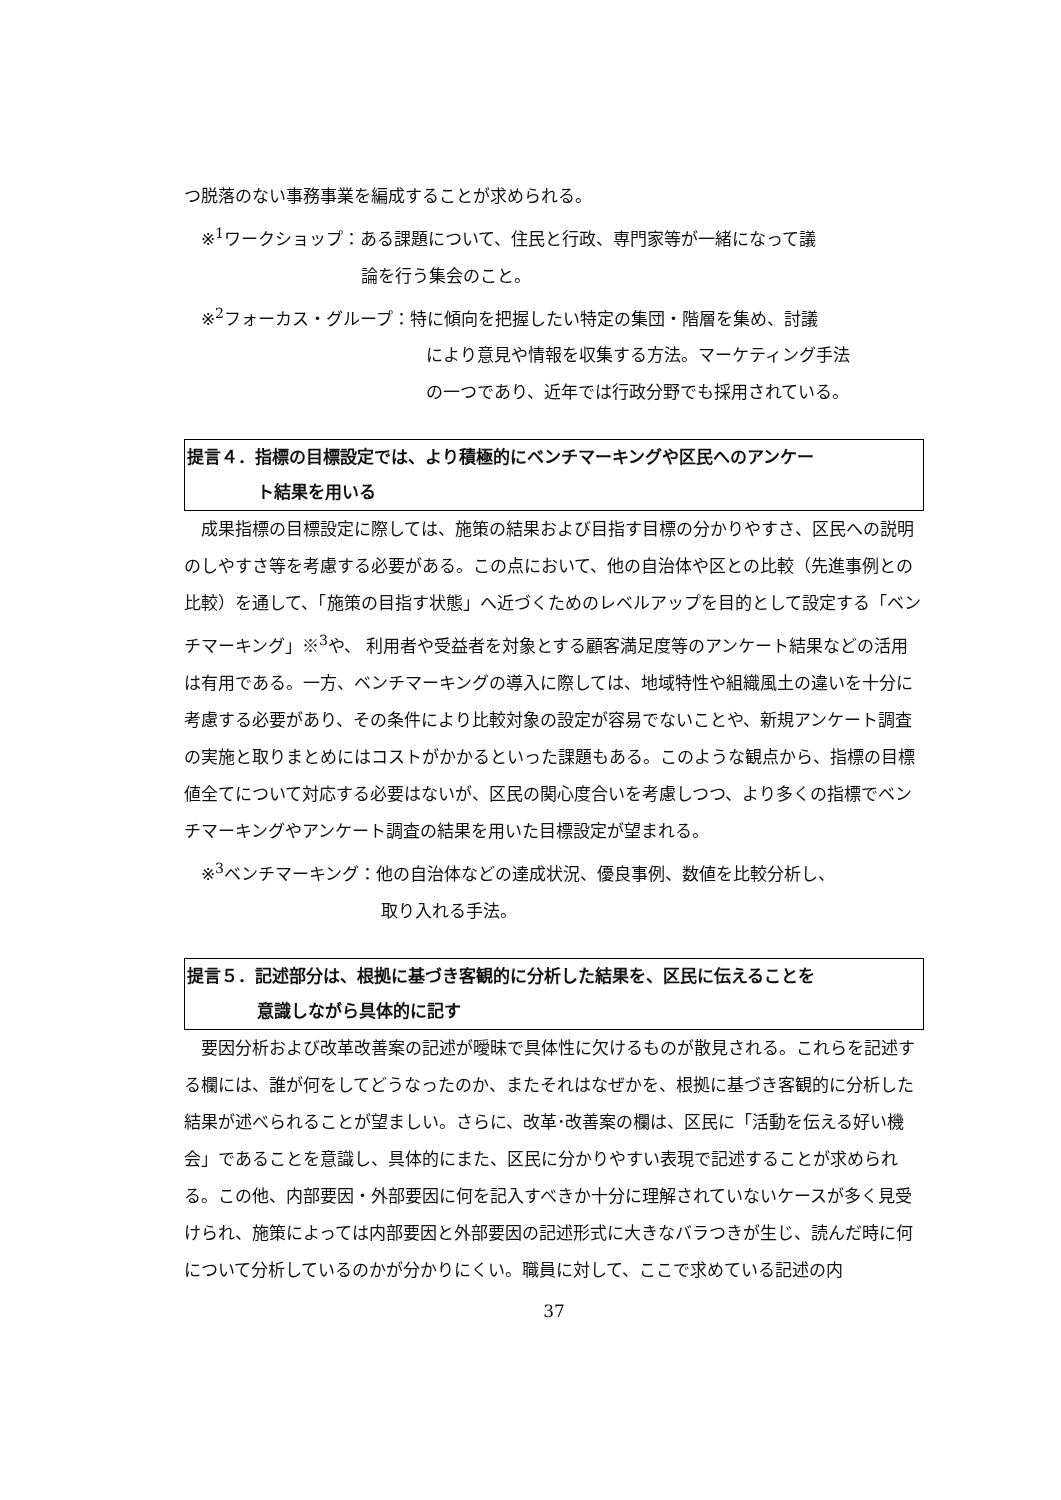つ脱落のない事務事業を編成することが求められる。
※<sup>1</sup>ワークショップ：ある課題について、住民と行政、専門家等が一緒になって議
論を行う集会のこと。
※<sup>2</sup>フォーカス・グループ：特に傾向を把握したい特定の集団・階層を集め、討議
により意見や情報を収集する方法。マーケティング手法
の一つであり、近年では行政分野でも採用されている。
提言４．指標の目標設定では、より積極的にベンチマーキングや区民へのアンケー
ト結果を用いる
成果指標の目標設定に際しては、施策の結果および目指す目標の分かりやすさ、区民への説明のしやすさ等を考慮する必要がある。この点において、他の自治体や区との比較（先進事例との比較）を通して、「施策の目指す状態」へ近づくためのレベルアップを目的として設定する「ベンチマーキング」※<sup>3</sup>や、 利用者や受益者を対象とする顧客満足度等のアンケート結果などの活用は有用である。一方、ベンチマーキングの導入に際しては、地域特性や組織風土の違いを十分に考慮する必要があり、その条件により比較対象の設定が容易でないことや、新規アンケート調査の実施と取りまとめにはコストがかかるといった課題もある。このような観点から、指標の目標値全てについて対応する必要はないが、区民の関心度合いを考慮しつつ、より多くの指標でベンチマーキングやアンケート調査の結果を用いた目標設定が望まれる。
※<sup>3</sup>ベンチマーキング：他の自治体などの達成状況、優良事例、数値を比較分析し、
取り入れる手法。
提言５．記述部分は、根拠に基づき客観的に分析した結果を、区民に伝えることを
意識しながら具体的に記す
要因分析および改革改善案の記述が曖昧で具体性に欠けるものが散見される。これらを記述する欄には、誰が何をしてどうなったのか、またそれはなぜかを、根拠に基づき客観的に分析した結果が述べられることが望ましい。さらに、改革･改善案の欄は、区民に「活動を伝える好い機会」であることを意識し、具体的にまた、区民に分かりやすい表現で記述することが求められる。この他、内部要因・外部要因に何を記入すべきか十分に理解されていないケースが多く見受けられ、施策によっては内部要因と外部要因の記述形式に大きなバラつきが生じ、読んだ時に何について分析しているのかが分かりにくい。職員に対して、ここで求めている記述の内
37